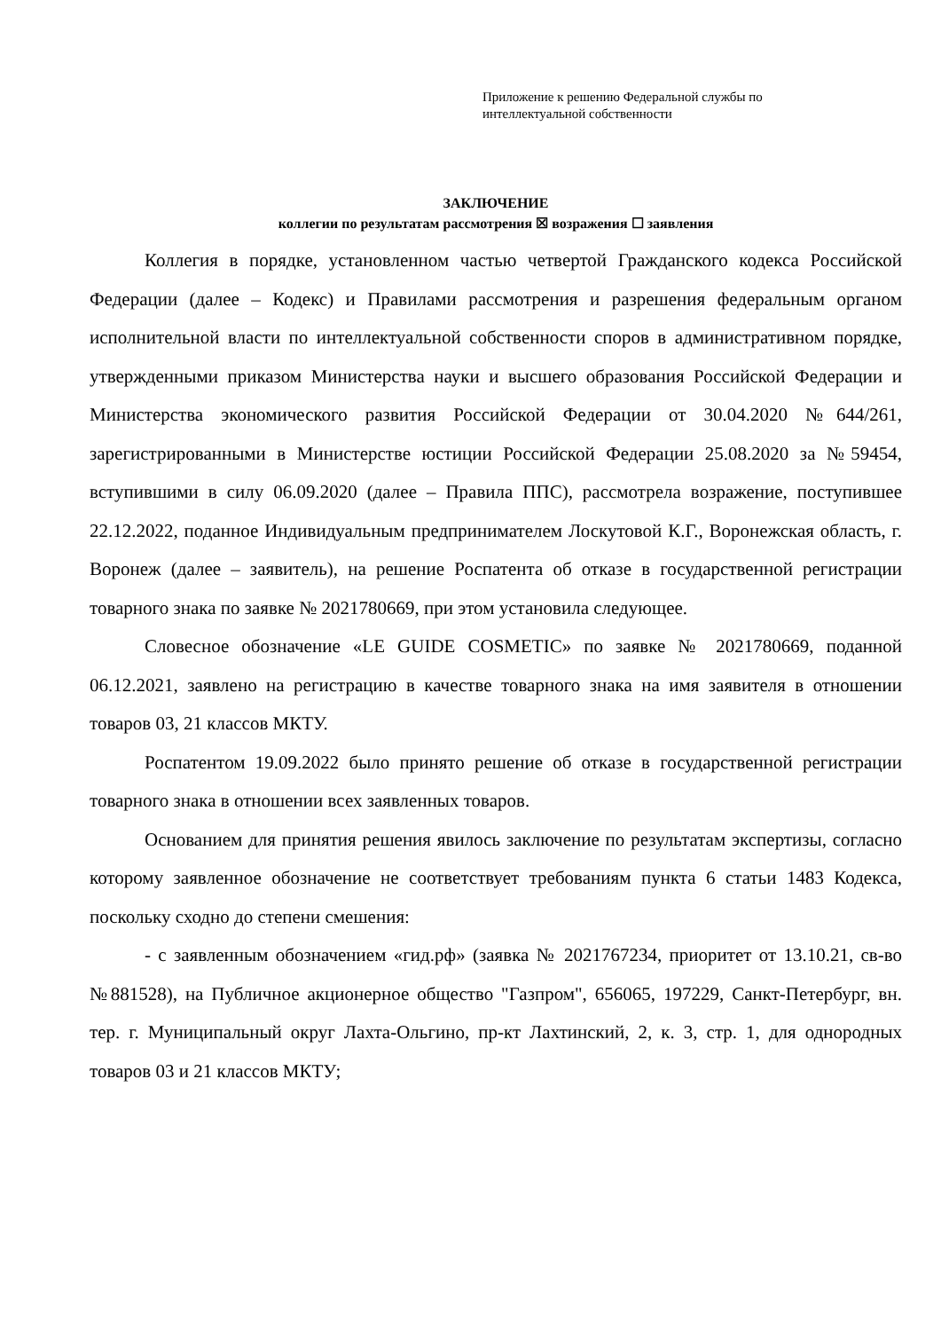Приложение к решению Федеральной службы по
интеллектуальной собственности
ЗАКЛЮЧЕНИЕ
коллегии по результатам рассмотрения ☒ возражения ☐ заявления
Коллегия в порядке, установленном частью четвертой Гражданского кодекса Российской Федерации (далее – Кодекс) и Правилами рассмотрения и разрешения федеральным органом исполнительной власти по интеллектуальной собственности споров в административном порядке, утвержденными приказом Министерства науки и высшего образования Российской Федерации и Министерства экономического развития Российской Федерации от 30.04.2020 №644/261, зарегистрированными в Министерстве юстиции Российской Федерации 25.08.2020 за №59454, вступившими в силу 06.09.2020 (далее – Правила ППС), рассмотрела возражение, поступившее 22.12.2022, поданное Индивидуальным предпринимателем Лоскутовой К.Г., Воронежская область, г. Воронеж (далее – заявитель), на решение Роспатента об отказе в государственной регистрации товарного знака по заявке № 2021780669, при этом установила следующее.
Словесное обозначение «LE GUIDE COSMETIC» по заявке № 2021780669, поданной 06.12.2021, заявлено на регистрацию в качестве товарного знака на имя заявителя в отношении товаров 03, 21 классов МКТУ.
Роспатентом 19.09.2022 было принято решение об отказе в государственной регистрации товарного знака в отношении всех заявленных товаров.
Основанием для принятия решения явилось заключение по результатам экспертизы, согласно которому заявленное обозначение не соответствует требованиям пункта 6 статьи 1483 Кодекса, поскольку сходно до степени смешения:
- с заявленным обозначением «гид.рф» (заявка № 2021767234, приоритет от 13.10.21, св-во №881528), на Публичное акционерное общество "Газпром", 656065, 197229, Санкт-Петербург, вн. тер. г. Муниципальный округ Лахта-Ольгино, пр-кт Лахтинский, 2, к. 3, стр. 1, для однородных товаров 03 и 21 классов МКТУ;